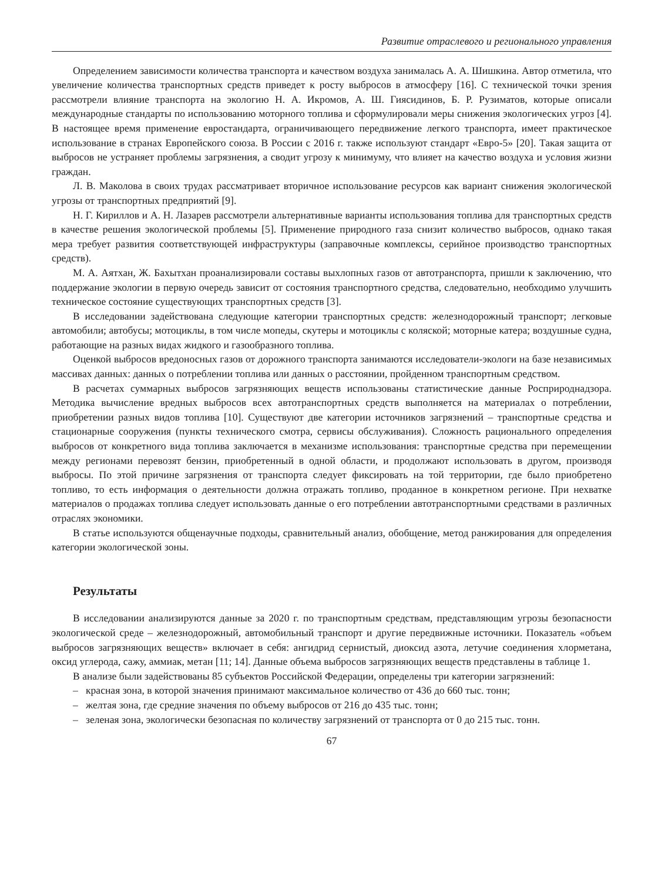Развитие отраслевого и регионального управления
Определением зависимости количества транспорта и качеством воздуха занималась А. А. Шишкина. Автор отметила, что увеличение количества транспортных средств приведет к росту выбросов в атмосферу [16]. С технической точки зрения рассмотрели влияние транспорта на экологию Н. А. Икромов, А. Ш. Гиясидинов, Б. Р. Рузиматов, которые описали международные стандарты по использованию моторного топлива и сформулировали меры снижения экологических угроз [4]. В настоящее время применение евростандарта, ограничивающего передвижение легкого транспорта, имеет практическое использование в странах Европейского союза. В России с 2016 г. также используют стандарт «Евро-5» [20]. Такая защита от выбросов не устраняет проблемы загрязнения, а сводит угрозу к минимуму, что влияет на качество воздуха и условия жизни граждан.
Л. В. Маколова в своих трудах рассматривает вторичное использование ресурсов как вариант снижения экологической угрозы от транспортных предприятий [9].
Н. Г. Кириллов и А. Н. Лазарев рассмотрели альтернативные варианты использования топлива для транспортных средств в качестве решения экологической проблемы [5]. Применение природного газа снизит количество выбросов, однако такая мера требует развития соответствующей инфраструктуры (заправочные комплексы, серийное производство транспортных средств).
М. А. Аятхан, Ж. Бахытхан проанализировали составы выхлопных газов от автотранспорта, пришли к заключению, что поддержание экологии в первую очередь зависит от состояния транспортного средства, следовательно, необходимо улучшить техническое состояние существующих транспортных средств [3].
В исследовании задействована следующие категории транспортных средств: железнодорожный транспорт; легковые автомобили; автобусы; мотоциклы, в том числе мопеды, скутеры и мотоциклы с коляской; моторные катера; воздушные судна, работающие на разных видах жидкого и газообразного топлива.
Оценкой выбросов вредоносных газов от дорожного транспорта занимаются исследователи-экологи на базе независимых массивах данных: данных о потреблении топлива или данных о расстоянии, пройденном транспортным средством.
В расчетах суммарных выбросов загрязняющих веществ использованы статистические данные Росприроднадзора. Методика вычисление вредных выбросов всех автотранспортных средств выполняется на материалах о потреблении, приобретении разных видов топлива [10]. Существуют две категории источников загрязнений – транспортные средства и стационарные сооружения (пункты технического смотра, сервисы обслуживания). Сложность рационального определения выбросов от конкретного вида топлива заключается в механизме использования: транспортные средства при перемещении между регионами перевозят бензин, приобретенный в одной области, и продолжают использовать в другом, производя выбросы. По этой причине загрязнения от транспорта следует фиксировать на той территории, где было приобретено топливо, то есть информация о деятельности должна отражать топливо, проданное в конкретном регионе. При нехватке материалов о продажах топлива следует использовать данные о его потреблении автотранспортными средствами в различных отраслях экономики.
В статье используются общенаучные подходы, сравнительный анализ, обобщение, метод ранжирования для определения категории экологической зоны.
Результаты
В исследовании анализируются данные за 2020 г. по транспортным средствам, представляющим угрозы безопасности экологической среде – железнодорожный, автомобильный транспорт и другие передвижные источники. Показатель «объем выбросов загрязняющих веществ» включает в себя: ангидрид сернистый, диоксид азота, летучие соединения хлорметана, оксид углерода, сажу, аммиак, метан [11; 14]. Данные объема выбросов загрязняющих веществ представлены в таблице 1.
В анализе были задействованы 85 субъектов Российской Федерации, определены три категории загрязнений:
– красная зона, в которой значения принимают максимальное количество от 436 до 660 тыс. тонн;
– желтая зона, где средние значения по объему выбросов от 216 до 435 тыс. тонн;
– зеленая зона, экологически безопасная по количеству загрязнений от транспорта от 0 до 215 тыс. тонн.
67